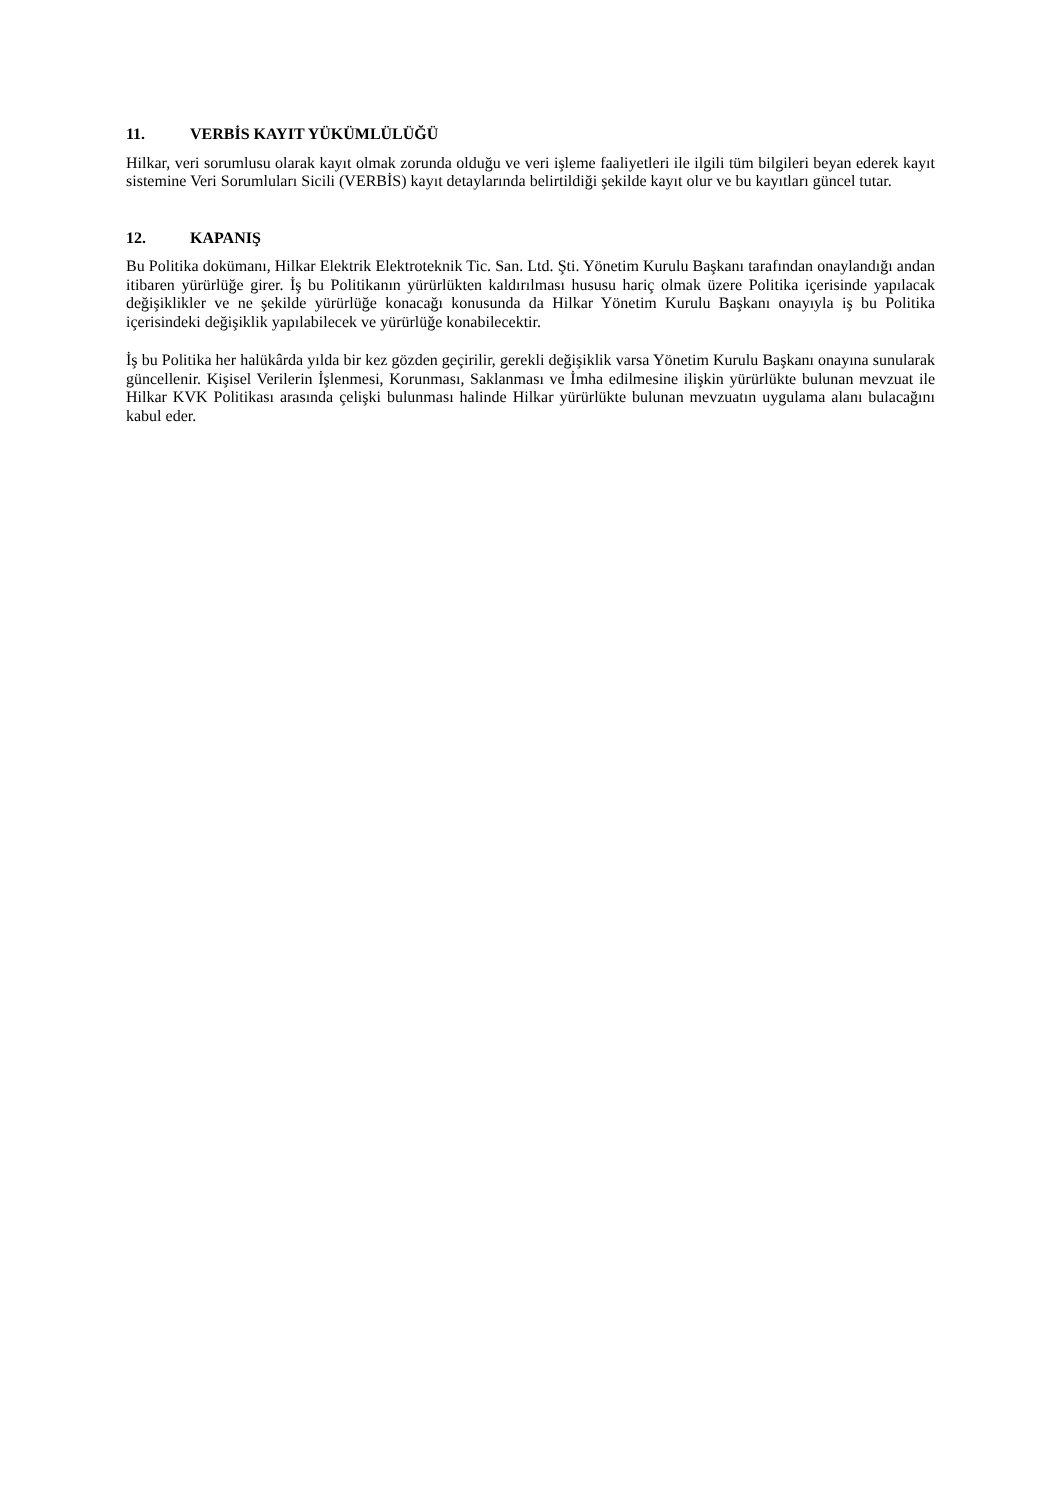11. VERBİS KAYIT YÜKÜMLÜLÜĞÜ
Hilkar, veri sorumlusu olarak kayıt olmak zorunda olduğu ve veri işleme faaliyetleri ile ilgili tüm bilgileri beyan ederek kayıt sistemine Veri Sorumluları Sicili (VERBİS) kayıt detaylarında belirtildiği şekilde kayıt olur ve bu kayıtları güncel tutar.
12. KAPANIŞ
Bu Politika dokümanı, Hilkar Elektrik Elektroteknik Tic. San. Ltd. Şti. Yönetim Kurulu Başkanı tarafından onaylandığı andan itibaren yürürlüğe girer. İş bu Politikanın yürürlükten kaldırılması hususu hariç olmak üzere Politika içerisinde yapılacak değişiklikler ve ne şekilde yürürlüğe konacağı konusunda da Hilkar Yönetim Kurulu Başkanı onayıyla iş bu Politika içerisindeki değişiklik yapılabilecek ve yürürlüğe konabilecektir.
İş bu Politika her halükârda yılda bir kez gözden geçirilir, gerekli değişiklik varsa Yönetim Kurulu Başkanı onayına sunularak güncellenir. Kişisel Verilerin İşlenmesi, Korunması, Saklanması ve İmha edilmesine ilişkin yürürlükte bulunan mevzuat ile Hilkar KVK Politikası arasında çelişki bulunması halinde Hilkar yürürlükte bulunan mevzuatın uygulama alanı bulacağını kabul eder.